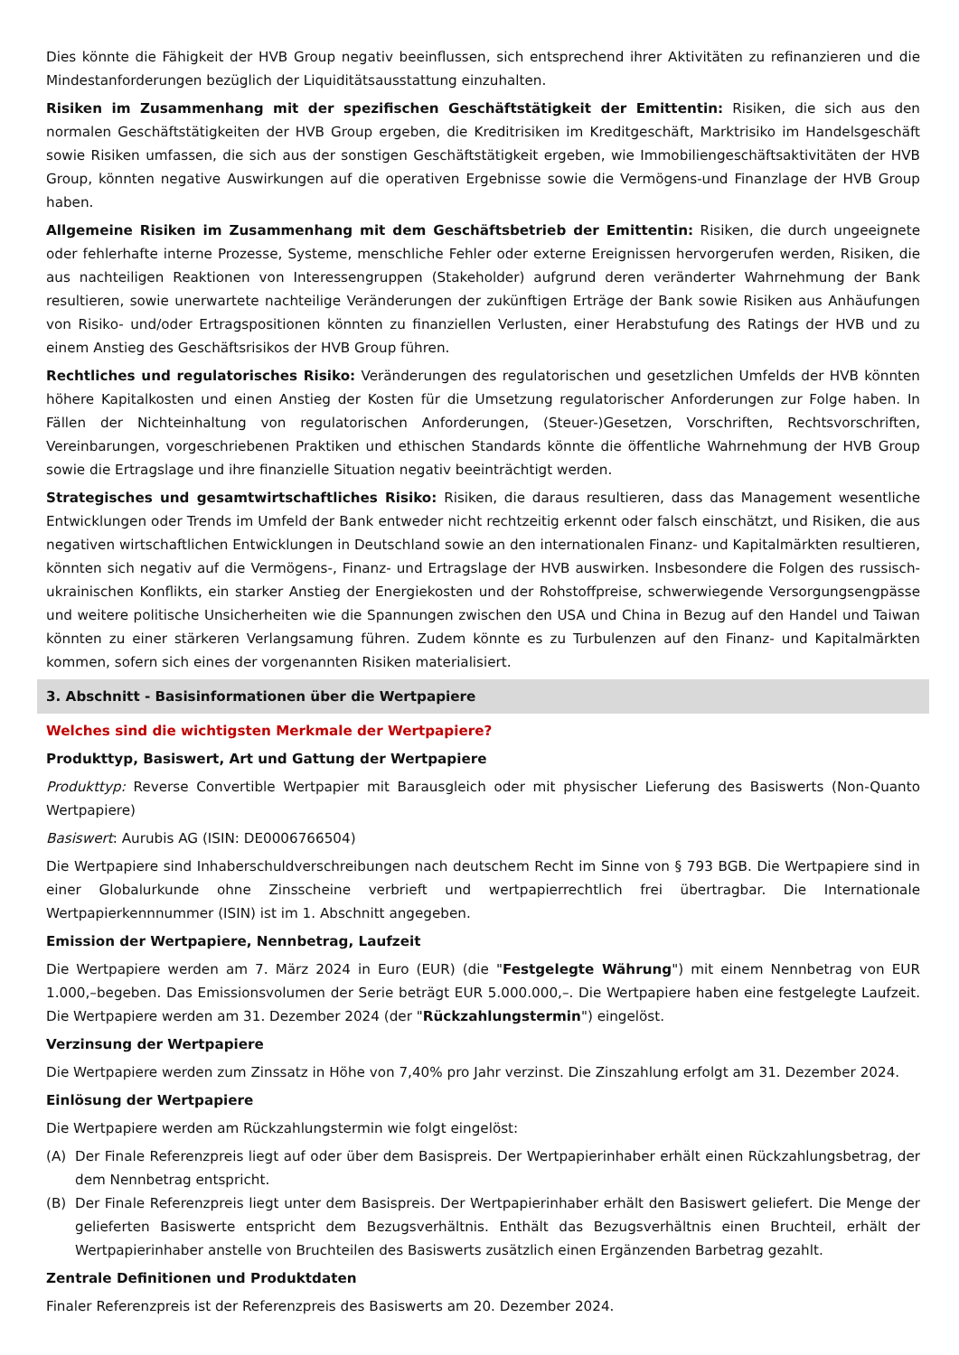Dies könnte die Fähigkeit der HVB Group negativ beeinflussen, sich entsprechend ihrer Aktivitäten zu refinanzieren und die Mindestanforderungen bezüglich der Liquiditätsausstattung einzuhalten.
Risiken im Zusammenhang mit der spezifischen Geschäftstätigkeit der Emittentin: Risiken, die sich aus den normalen Geschäftstätigkeiten der HVB Group ergeben, die Kreditrisiken im Kreditgeschäft, Marktrisiko im Handelsgeschäft sowie Risiken umfassen, die sich aus der sonstigen Geschäftstätigkeit ergeben, wie Immobiliengeschäftsaktivitäten der HVB Group, könnten negative Auswirkungen auf die operativen Ergebnisse sowie die Vermögens-und Finanzlage der HVB Group haben.
Allgemeine Risiken im Zusammenhang mit dem Geschäftsbetrieb der Emittentin: Risiken, die durch ungeeignete oder fehlerhafte interne Prozesse, Systeme, menschliche Fehler oder externe Ereignissen hervorgerufen werden, Risiken, die aus nachteiligen Reaktionen von Interessengruppen (Stakeholder) aufgrund deren veränderter Wahrnehmung der Bank resultieren, sowie unerwartete nachteilige Veränderungen der zukünftigen Erträge der Bank sowie Risiken aus Anhäufungen von Risiko- und/oder Ertragspositionen könnten zu finanziellen Verlusten, einer Herabstufung des Ratings der HVB und zu einem Anstieg des Geschäftsrisikos der HVB Group führen.
Rechtliches und regulatorisches Risiko: Veränderungen des regulatorischen und gesetzlichen Umfelds der HVB könnten höhere Kapitalkosten und einen Anstieg der Kosten für die Umsetzung regulatorischer Anforderungen zur Folge haben. In Fällen der Nichteinhaltung von regulatorischen Anforderungen, (Steuer-)Gesetzen, Vorschriften, Rechtsvorschriften, Vereinbarungen, vorgeschriebenen Praktiken und ethischen Standards könnte die öffentliche Wahrnehmung der HVB Group sowie die Ertragslage und ihre finanzielle Situation negativ beeinträchtigt werden.
Strategisches und gesamtwirtschaftliches Risiko: Risiken, die daraus resultieren, dass das Management wesentliche Entwicklungen oder Trends im Umfeld der Bank entweder nicht rechtzeitig erkennt oder falsch einschätzt, und Risiken, die aus negativen wirtschaftlichen Entwicklungen in Deutschland sowie an den internationalen Finanz- und Kapitalmärkten resultieren, könnten sich negativ auf die Vermögens-, Finanz- und Ertragslage der HVB auswirken. Insbesondere die Folgen des russisch-ukrainischen Konflikts, ein starker Anstieg der Energiekosten und der Rohstoffpreise, schwerwiegende Versorgungsengpässe und weitere politische Unsicherheiten wie die Spannungen zwischen den USA und China in Bezug auf den Handel und Taiwan könnten zu einer stärkeren Verlangsamung führen. Zudem könnte es zu Turbulenzen auf den Finanz- und Kapitalmärkten kommen, sofern sich eines der vorgenannten Risiken materialisiert.
3. Abschnitt - Basisinformationen über die Wertpapiere
Welches sind die wichtigsten Merkmale der Wertpapiere?
Produkttyp, Basiswert, Art und Gattung der Wertpapiere
Produkttyp: Reverse Convertible Wertpapier mit Barausgleich oder mit physischer Lieferung des Basiswerts (Non-Quanto Wertpapiere)
Basiswert: Aurubis AG (ISIN: DE0006766504)
Die Wertpapiere sind Inhaberschuldverschreibungen nach deutschem Recht im Sinne von § 793 BGB. Die Wertpapiere sind in einer Globalurkunde ohne Zinsscheine verbrieft und wertpapierrechtlich frei übertragbar. Die Internationale Wertpapierkennnummer (ISIN) ist im 1. Abschnitt angegeben.
Emission der Wertpapiere, Nennbetrag, Laufzeit
Die Wertpapiere werden am 7. März 2024 in Euro (EUR) (die "Festgelegte Währung") mit einem Nennbetrag von EUR 1.000,–begeben. Das Emissionsvolumen der Serie beträgt EUR 5.000.000,–. Die Wertpapiere haben eine festgelegte Laufzeit. Die Wertpapiere werden am 31. Dezember 2024 (der "Rückzahlungstermin") eingelöst.
Verzinsung der Wertpapiere
Die Wertpapiere werden zum Zinssatz in Höhe von 7,40% pro Jahr verzinst. Die Zinszahlung erfolgt am 31. Dezember 2024.
Einlösung der Wertpapiere
Die Wertpapiere werden am Rückzahlungstermin wie folgt eingelöst:
(A) Der Finale Referenzpreis liegt auf oder über dem Basispreis. Der Wertpapierinhaber erhält einen Rückzahlungsbetrag, der dem Nennbetrag entspricht.
(B) Der Finale Referenzpreis liegt unter dem Basispreis. Der Wertpapierinhaber erhält den Basiswert geliefert. Die Menge der gelieferten Basiswerte entspricht dem Bezugsverhältnis. Enthält das Bezugsverhältnis einen Bruchteil, erhält der Wertpapierinhaber anstelle von Bruchteilen des Basiswerts zusätzlich einen Ergänzenden Barbetrag gezahlt.
Zentrale Definitionen und Produktdaten
Finaler Referenzpreis ist der Referenzpreis des Basiswerts am 20. Dezember 2024.